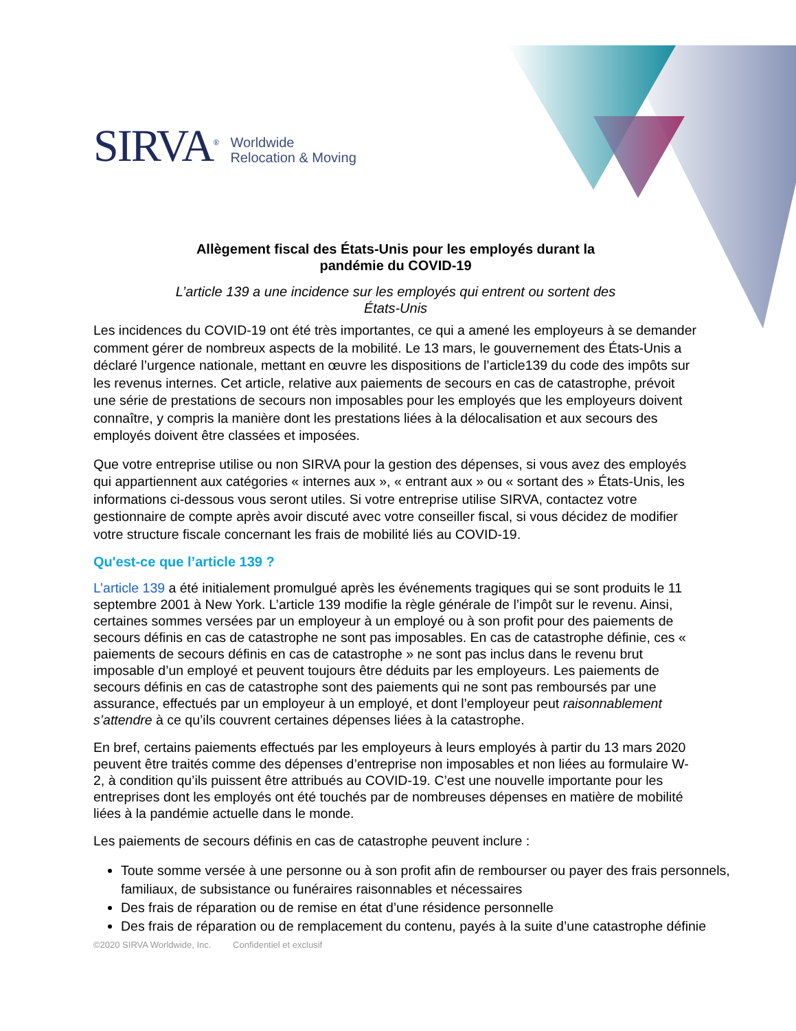SIRVA<sup>®</sup>
Worldwide
Relocation & Moving
Allègement fiscal des États-Unis pour les employés durant la
pandémie du COVID-19
L’article 139 a une incidence sur les employés qui entrent ou sortent des
États-Unis
Les incidences du COVID-19 ont été très importantes, ce qui a amené les employeurs à se demander comment gérer de nombreux aspects de la mobilité. Le 13 mars, le gouvernement des États-Unis a déclaré l’urgence nationale, mettant en œuvre les dispositions de l’article139 du code des impôts sur les revenus internes. Cet article, relative aux paiements de secours en cas de catastrophe, prévoit une série de prestations de secours non imposables pour les employés que les employeurs doivent connaître, y compris la manière dont les prestations liées à la délocalisation et aux secours des employés doivent être classées et imposées.
Que votre entreprise utilise ou non SIRVA pour la gestion des dépenses, si vous avez des employés qui appartiennent aux catégories « internes aux », « entrant aux » ou « sortant des » États-Unis, les informations ci-dessous vous seront utiles. Si votre entreprise utilise SIRVA, contactez votre gestionnaire de compte après avoir discuté avec votre conseiller fiscal, si vous décidez de modifier votre structure fiscale concernant les frais de mobilité liés au COVID-19.
Qu'est-ce que l’article 139 ?
L’article 139 a été initialement promulgué après les événements tragiques qui se sont produits le 11 septembre 2001 à New York. L’article 139 modifie la règle générale de l’impôt sur le revenu. Ainsi, certaines sommes versées par un employeur à un employé ou à son profit pour des paiements de secours définis en cas de catastrophe ne sont pas imposables. En cas de catastrophe définie, ces « paiements de secours définis en cas de catastrophe » ne sont pas inclus dans le revenu brut imposable d’un employé et peuvent toujours être déduits par les employeurs. Les paiements de secours définis en cas de catastrophe sont des paiements qui ne sont pas remboursés par une assurance, effectués par un employeur à un employé, et dont l’employeur peut raisonnablement s’attendre à ce qu’ils couvrent certaines dépenses liées à la catastrophe.
En bref, certains paiements effectués par les employeurs à leurs employés à partir du 13 mars 2020 peuvent être traités comme des dépenses d’entreprise non imposables et non liées au formulaire W-2, à condition qu’ils puissent être attribués au COVID-19. C’est une nouvelle importante pour les entreprises dont les employés ont été touchés par de nombreuses dépenses en matière de mobilité liées à la pandémie actuelle dans le monde.
Les paiements de secours définis en cas de catastrophe peuvent inclure :
Toute somme versée à une personne ou à son profit afin de rembourser ou payer des frais personnels, familiaux, de subsistance ou funéraires raisonnables et nécessaires
Des frais de réparation ou de remise en état d’une résidence personnelle
Des frais de réparation ou de remplacement du contenu, payés à la suite d’une catastrophe définie
©2020 SIRVA Worldwide, Inc. Confidentiel et exclusif